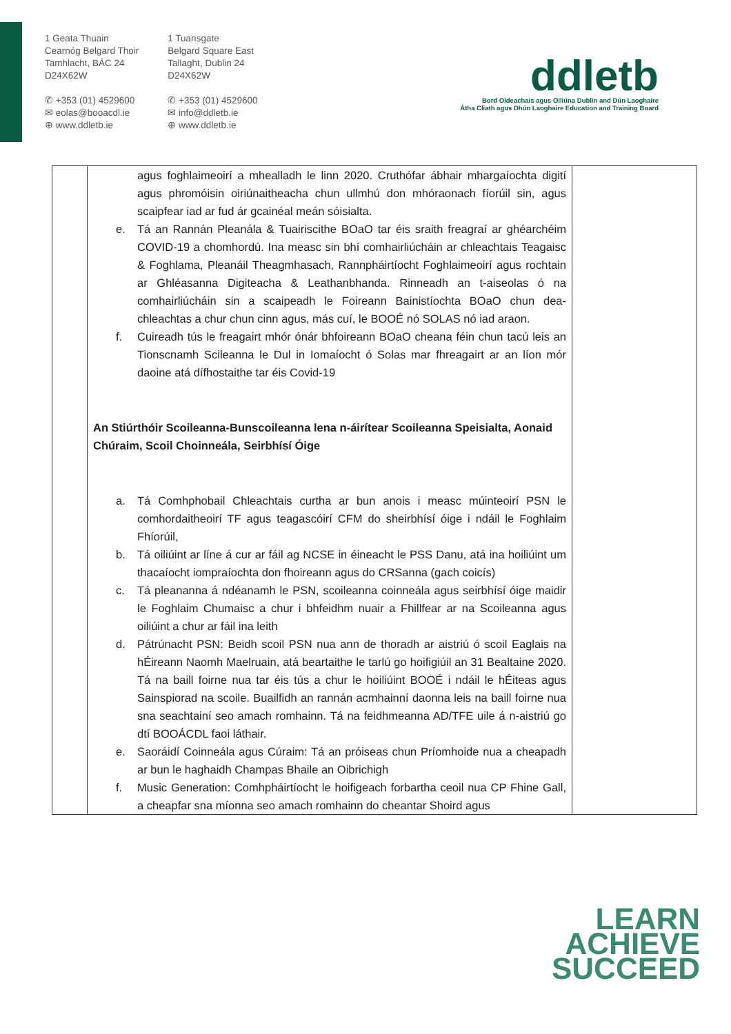1 Geata Thuain
Cearnóg Belgard Thoir
Tamhlacht, BÁC 24
D24X62W
✆ +353 (01) 4529600
✉ eolas@booacdl.ie
⊕ www.ddletb.ie
1 Tuansgate
Belgard Square East
Tallaght, Dublin 24
D24X62W
✆ +353 (01) 4529600
✉ info@ddletb.ie
⊕ www.ddletb.ie
ddletb
Bord Oideachais agus Oiliúna Dublin and Dún Laoghaire
Átha Cliath agus Dhún Laoghaire Education and Training Board
| | agus foghlaimeoirí a mhealladh le linn 2020. Cruthófar ábhair mhargaíochta digití agus phromóisin oiriúnaitheacha chun ullmhú don mhóraonach fíorúil sin, agus scaipfear iad ar fud ár gcainéal meán sóisialta. e. Tá an Rannán Pleanála & Tuairiscithe BOaO tar éis sraith freagraí ar ghéarchéim COVID-19 a chomhordú. Ina measc sin bhí comhairliúcháin ar chleachtais Teagaisc & Foghlama, Pleanáil Theagmhasach, Rannpháirtíocht Foghlaimeoirí agus rochtain ar Ghléasanna Digiteacha & Leathanbhanda. Rinneadh an t-aiseolas ó na comhairliúcháin sin a scaipeadh le Foireann Bainistíochta BOaO chun dea-chleachtas a chur chun cinn agus, más cuí, le BOOÉ nó SOLAS nó iad araon. f. Cuireadh tús le freagairt mhór ónár bhfoireann BOaO cheana féin chun tacú leis an Tionscnamh Scileanna le Dul in Iomaíocht ó Solas mar fhreagairt ar an líon mór daoine atá dífhostaithe tar éis Covid-19 An Stiúrthóir Scoileanna-Bunscoileanna lena n-áirítear Scoileanna Speisialta, Aonaid Chúraim, Scoil Choinneála, Seirbhísí Óige a. Tá Comhphobail Chleachtais curtha ar bun anois i measc múinteoirí PSN le comhordaitheoirí TF agus teagascóirí CFM do sheirbhísí óige i ndáil le Foghlaim Fhíorúil, b. Tá oiliúint ar líne á cur ar fáil ag NCSE in éineacht le PSS Danu, atá ina hoiliúint um thacaíocht iompraíochta don fhoireann agus do CRSanna (gach coicís) c. Tá pleananna á ndéanamh le PSN, scoileanna coinneála agus seirbhísí óige maidir le Foghlaim Chumaisc a chur i bhfeidhm nuair a Fhillfear ar na Scoileanna agus oiliúint a chur ar fáil ina leith d. Pátrúnacht PSN: Beidh scoil PSN nua ann de thoradh ar aistriú ó scoil Eaglais na hÉireann Naomh Maelruain, atá beartaithe le tarlú go hoifigiúil an 31 Bealtaine 2020. Tá na baill foirne nua tar éis tús a chur le hoiliúint BOOÉ i ndáil le hÉiteas agus Sainspiorad na scoile. Buailfidh an rannán acmhainní daonna leis na baill foirne nua sna seachtainí seo amach romhainn. Tá na feidhmeanna AD/TFE uile á n-aistriú go dtí BOOÁCDL faoi láthair. e. Saoráidí Coinneála agus Cúraim: Tá an próiseas chun Príomhoide nua a cheapadh ar bun le haghaidh Champas Bhaile an Oibrichigh f. Music Generation: Comhpháirtíocht le hoifigeach forbartha ceoil nua CP Fhine Gall, a cheapfar sna míonna seo amach romhainn do cheantar Shoird agus | |
LEARN
ACHIEVE
SUCCEED